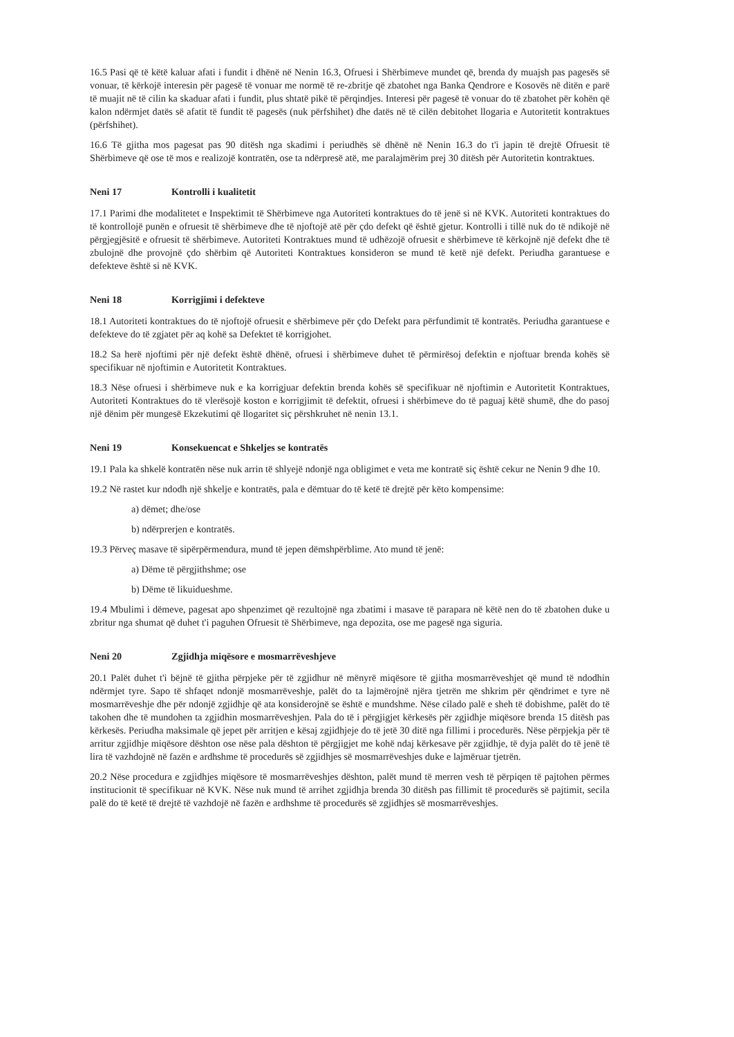16.5 Pasi që të këtë kaluar afati i fundit i dhënë në Nenin 16.3, Ofruesi i Shërbimeve mundet që, brenda dy muajsh pas pagesës së vonuar, të kërkojë interesin për pagesë të vonuar me normë të re-zbritje që zbatohet nga Banka Qendrore e Kosovës në ditën e parë të muajit në të cilin ka skaduar afati i fundit, plus shtatë pikë të përqindjes. Interesi për pagesë të vonuar do të zbatohet për kohën që kalon ndërmjet datës së afatit të fundit të pagesës (nuk përfshihet) dhe datës në të cilën debitohet llogaria e Autoritetit kontraktues (përfshihet).
16.6 Të gjitha mos pagesat pas 90 ditësh nga skadimi i periudhës së dhënë në Nenin 16.3 do t'i japin të drejtë Ofruesit të Shërbimeve që ose të mos e realizojë kontratën, ose ta ndërpresë atë, me paralajmërim prej 30 ditësh për Autoritetin kontraktues.
Neni 17 Kontrolli i kualitetit
17.1 Parimi dhe modalitetet e Inspektimit të Shërbimeve nga Autoriteti kontraktues do të jenë si në KVK. Autoriteti kontraktues do të kontrollojë punën e ofruesit të shërbimeve dhe të njoftojë atë për çdo defekt që është gjetur. Kontrolli i tillë nuk do të ndikojë në përgjegjësitë e ofruesit të shërbimeve. Autoriteti Kontraktues mund të udhëzojë ofruesit e shërbimeve të kërkojnë një defekt dhe të zbulojnë dhe provojnë çdo shërbim që Autoriteti Kontraktues konsideron se mund të ketë një defekt. Periudha garantuese e defekteve është si në KVK.
Neni 18 Korrigjimi i defekteve
18.1 Autoriteti kontraktues do të njoftojë ofruesit e shërbimeve për çdo Defekt para përfundimit të kontratës. Periudha garantuese e defekteve do të zgjatet për aq kohë sa Defektet të korrigjohet.
18.2 Sa herë njoftimi për një defekt është dhënë, ofruesi i shërbimeve duhet të përmirësoj defektin e njoftuar brenda kohës së specifikuar në njoftimin e Autoritetit Kontraktues.
18.3 Nëse ofruesi i shërbimeve nuk e ka korrigjuar defektin brenda kohës së specifikuar në njoftimin e Autoritetit Kontraktues, Autoriteti Kontraktues do të vlerësojë koston e korrigjimit të defektit, ofruesi i shërbimeve do të paguaj këtë shumë, dhe do pasoj një dënim për mungesë Ekzekutimi që llogaritet siç përshkruhet në nenin 13.1.
Neni 19 Konsekuencat e Shkeljes se kontratës
19.1 Pala ka shkelë kontratën nëse nuk arrin të shlyejë ndonjë nga obligimet e veta me kontratë siç është cekur ne Nenin 9 dhe 10.
19.2 Në rastet kur ndodh një shkelje e kontratës, pala e dëmtuar do të ketë të drejtë për këto kompensime:
a) dëmet; dhe/ose
b) ndërprerjen e kontratës.
19.3 Përveç masave të sipërpërmendura, mund të jepen dëmshpërblime. Ato mund të jenë:
a) Dëme të përgjithshme; ose
b) Dëme të likuidueshme.
19.4 Mbulimi i dëmeve, pagesat apo shpenzimet që rezultojnë nga zbatimi i masave të parapara në këtë nen do të zbatohen duke u zbritur nga shumat që duhet t'i paguhen Ofruesit të Shërbimeve, nga depozita, ose me pagesë nga siguria.
Neni 20 Zgjidhja miqësore e mosmarrëveshjeve
20.1 Palët duhet t'i bëjnë të gjitha përpjeke për të zgjidhur në mënyrë miqësore të gjitha mosmarrëveshjet që mund të ndodhin ndërmjet tyre. Sapo të shfaqet ndonjë mosmarrëveshje, palët do ta lajmërojnë njëra tjetrën me shkrim për qëndrimet e tyre në mosmarrëveshje dhe për ndonjë zgjidhje që ata konsiderojnë se është e mundshme. Nëse cilado palë e sheh të dobishme, palët do të takohen dhe të mundohen ta zgjidhin mosmarrëveshjen. Pala do të i përgjigjet kërkesës për zgjidhje miqësore brenda 15 ditësh pas kërkesës. Periudha maksimale që jepet për arritjen e kësaj zgjidhjeje do të jetë 30 ditë nga fillimi i procedurës. Nëse përpjekja për të arritur zgjidhje miqësore dështon ose nëse pala dështon të përgjigjet me kohë ndaj kërkesave për zgjidhje, të dyja palët do të jenë të lira të vazhdojnë në fazën e ardhshme të procedurës së zgjidhjes së mosmarrëveshjes duke e lajmëruar tjetrën.
20.2 Nëse procedura e zgjidhjes miqësore të mosmarrëveshjes dështon, palët mund të merren vesh të përpiqen të pajtohen përmes institucionit të specifikuar në KVK. Nëse nuk mund të arrihet zgjidhja brenda 30 ditësh pas fillimit të procedurës së pajtimit, secila palë do të ketë të drejtë të vazhdojë në fazën e ardhshme të procedurës së zgjidhjes së mosmarrëveshjes.